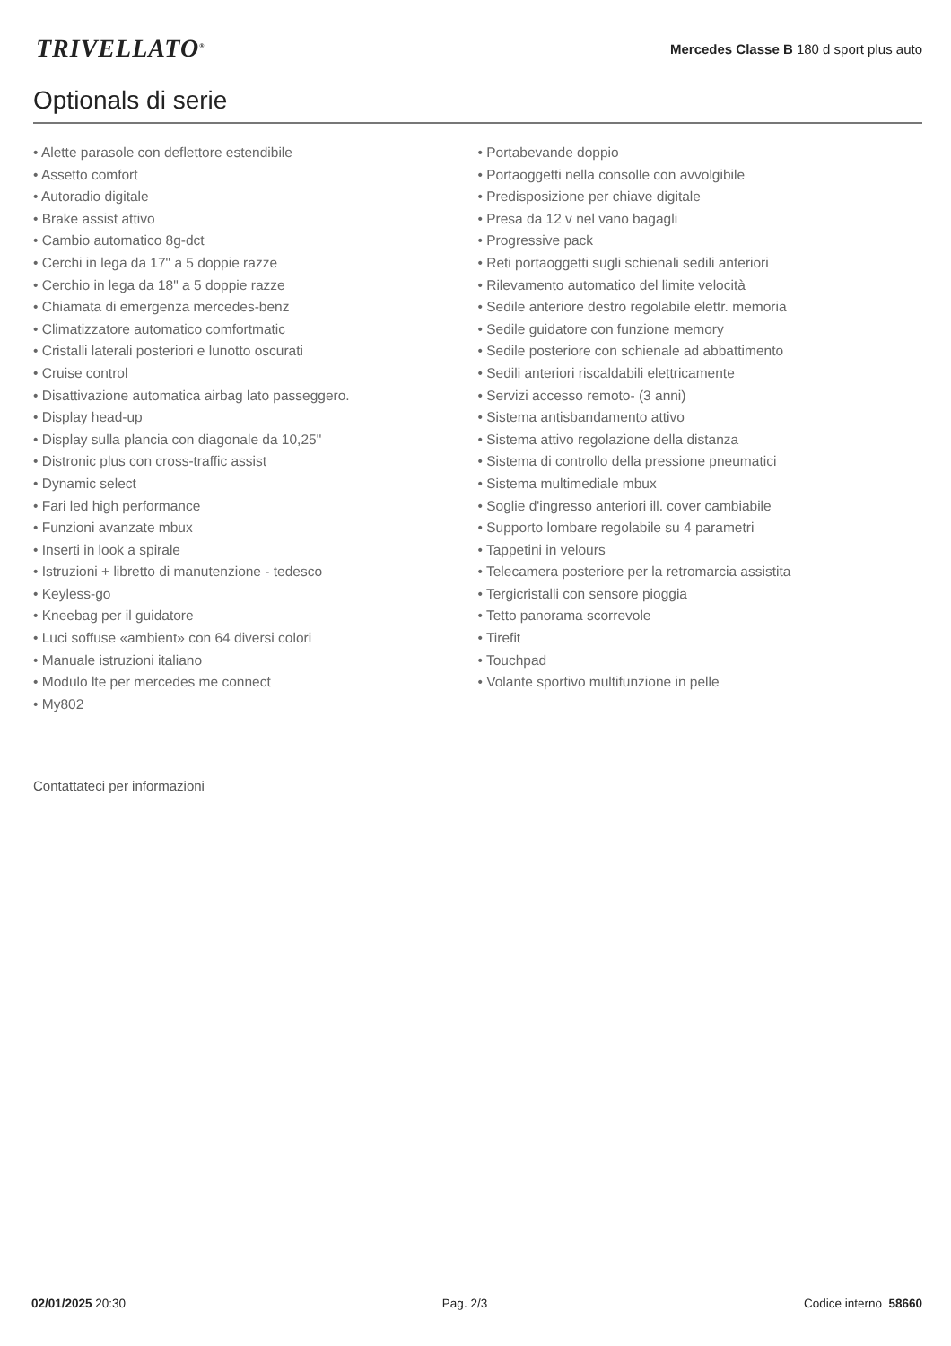TRIVELLATO<sup>®</sup>
Mercedes Classe B 180 d sport plus auto
Optionals di serie
• Alette parasole con deflettore estendibile
• Assetto comfort
• Autoradio digitale
• Brake assist attivo
• Cambio automatico 8g-dct
• Cerchi in lega da 17" a 5 doppie razze
• Cerchio in lega da 18" a 5 doppie razze
• Chiamata di emergenza mercedes-benz
• Climatizzatore automatico comfortmatic
• Cristalli laterali posteriori e lunotto oscurati
• Cruise control
• Disattivazione automatica airbag lato passeggero.
• Display head-up
• Display sulla plancia con diagonale da 10,25"
• Distronic plus con cross-traffic assist
• Dynamic select
• Fari led high performance
• Funzioni avanzate mbux
• Inserti in look a spirale
• Istruzioni + libretto di manutenzione - tedesco
• Keyless-go
• Kneebag per il guidatore
• Luci soffuse «ambient» con 64 diversi colori
• Manuale istruzioni italiano
• Modulo lte per mercedes me connect
• My802
• Portabevande doppio
• Portaoggetti nella consolle con avvolgibile
• Predisposizione per chiave digitale
• Presa da 12 v nel vano bagagli
• Progressive pack
• Reti portaoggetti sugli schienali sedili anteriori
• Rilevamento automatico del limite velocità
• Sedile anteriore destro regolabile elettr. memoria
• Sedile guidatore con funzione memory
• Sedile posteriore con schienale ad abbattimento
• Sedili anteriori riscaldabili elettricamente
• Servizi accesso remoto- (3 anni)
• Sistema antisbandamento attivo
• Sistema attivo regolazione della distanza
• Sistema di controllo della pressione pneumatici
• Sistema multimediale mbux
• Soglie d'ingresso anteriori ill. cover cambiabile
• Supporto lombare regolabile su 4 parametri
• Tappetini in velours
• Telecamera posteriore per la retromarcia assistita
• Tergicristalli con sensore pioggia
• Tetto panorama scorrevole
• Tirefit
• Touchpad
• Volante sportivo multifunzione in pelle
Contattateci per informazioni
02/01/2025 20:30 Pag. 2/3 Codice interno 58660